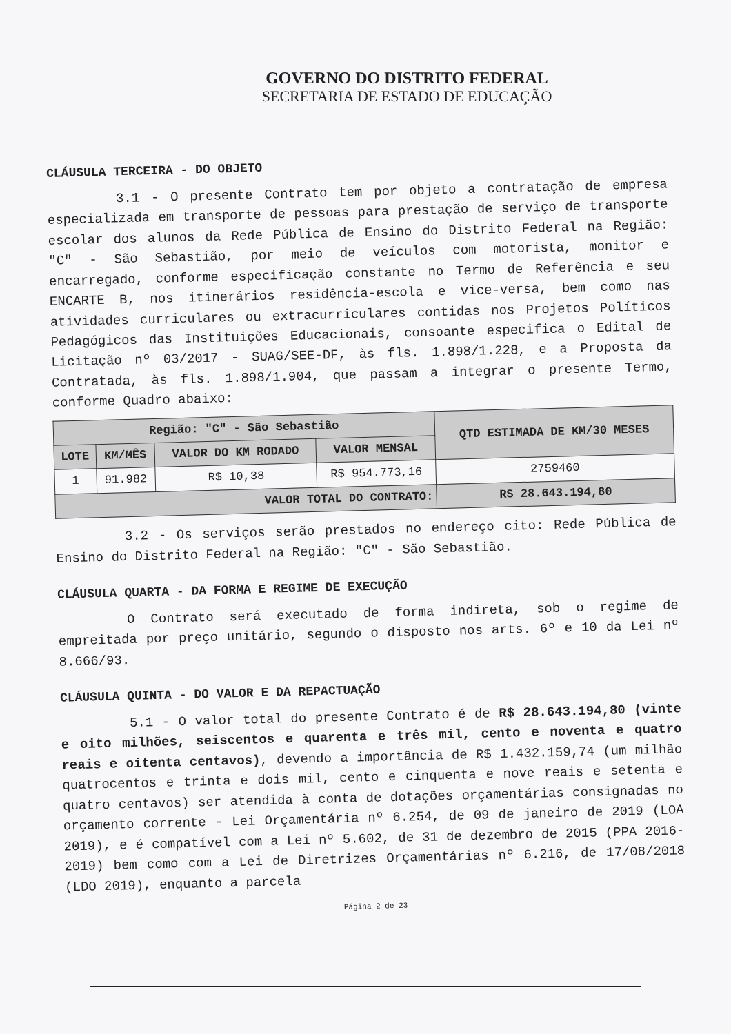GOVERNO DO DISTRITO FEDERAL
SECRETARIA DE ESTADO DE EDUCAÇÃO
CLÁUSULA TERCEIRA - DO OBJETO
3.1 - O presente Contrato tem por objeto a contratação de empresa especializada em transporte de pessoas para prestação de serviço de transporte escolar dos alunos da Rede Pública de Ensino do Distrito Federal na Região: "C" - São Sebastião, por meio de veículos com motorista, monitor e encarregado, conforme especificação constante no Termo de Referência e seu ENCARTE B, nos itinerários residência-escola e vice-versa, bem como nas atividades curriculares ou extracurriculares contidas nos Projetos Políticos Pedagógicos das Instituições Educacionais, consoante especifica o Edital de Licitação nº 03/2017 - SUAG/SEE-DF, às fls. 1.898/1.228, e a Proposta da Contratada, às fls. 1.898/1.904, que passam a integrar o presente Termo, conforme Quadro abaixo:
| Região: "C" - São Sebastião | | | | QTD ESTIMADA DE KM/30 MESES |
| --- | --- | --- | --- | --- |
| LOTE | KM/MÊS | VALOR DO KM RODADO | VALOR MENSAL | |
| 1 | 91.982 | R$ 10,38 | R$ 954.773,16 | 2759460 |
| VALOR TOTAL DO CONTRATO: | | | | R$ 28.643.194,80 |
3.2 - Os serviços serão prestados no endereço cito: Rede Pública de Ensino do Distrito Federal na Região: "C" - São Sebastião.
CLÁUSULA QUARTA - DA FORMA E REGIME DE EXECUÇÃO
O Contrato será executado de forma indireta, sob o regime de empreitada por preço unitário, segundo o disposto nos arts. 6º e 10 da Lei nº 8.666/93.
CLÁUSULA QUINTA - DO VALOR E DA REPACTUAÇÃO
5.1 - O valor total do presente Contrato é de R$ 28.643.194,80 (vinte e oito milhões, seiscentos e quarenta e três mil, cento e noventa e quatro reais e oitenta centavos), devendo a importância de R$ 1.432.159,74 (um milhão quatrocentos e trinta e dois mil, cento e cinquenta e nove reais e setenta e quatro centavos) ser atendida à conta de dotações orçamentárias consignadas no orçamento corrente - Lei Orçamentária nº 6.254, de 09 de janeiro de 2019 (LOA 2019), e é compatível com a Lei nº 5.602, de 31 de dezembro de 2015 (PPA 2016-2019) bem como com a Lei de Diretrizes Orçamentárias nº 6.216, de 17/08/2018 (LDO 2019), enquanto a parcela
Página 2 de 23